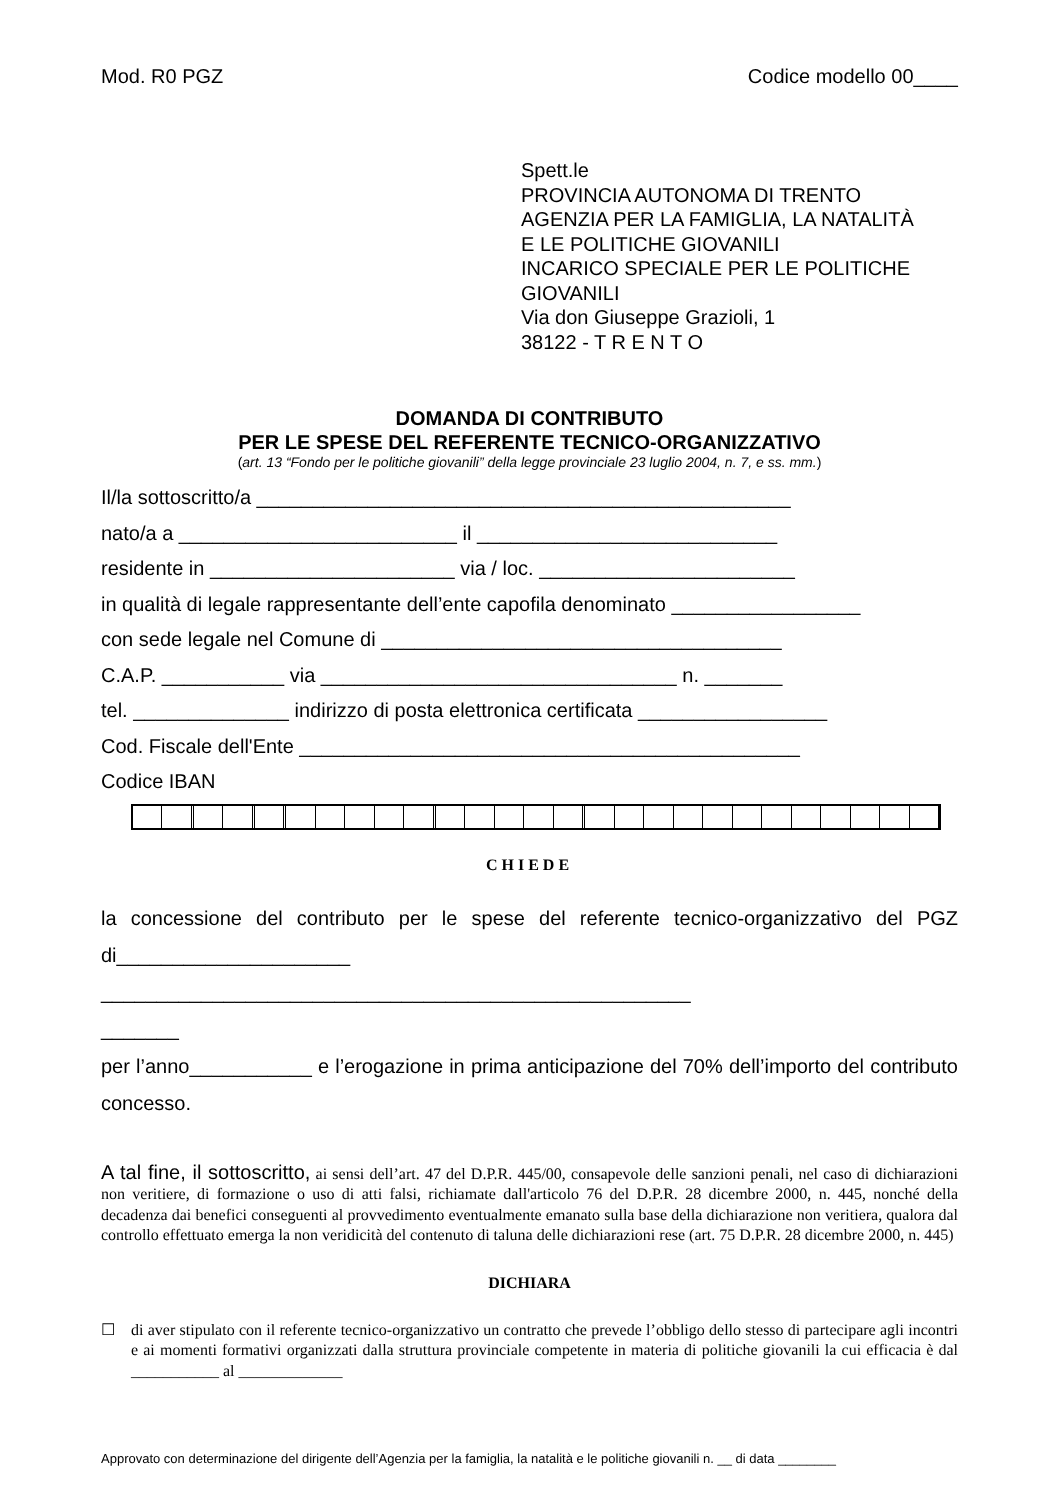Mod. R0 PGZ Codice modello 00____
Spett.le
PROVINCIA AUTONOMA DI TRENTO
AGENZIA PER LA FAMIGLIA, LA NATALITÀ
E LE POLITICHE GIOVANILI
INCARICO SPECIALE PER LE POLITICHE
GIOVANILI
Via don Giuseppe Grazioli, 1
38122 - T R E N T O
DOMANDA DI CONTRIBUTO
PER LE SPESE DEL REFERENTE TECNICO-ORGANIZZATIVO
(art. 13 “Fondo per le politiche giovanili” della legge provinciale 23 luglio 2004, n. 7, e ss. mm.)
Il/la sottoscritto/a ________________________________________________
nato/a a _________________________ il ___________________________
residente in ______________________ via / loc. _______________________
in qualità di legale rappresentante dell’ente capofila denominato _________________
con sede legale nel Comune di ____________________________________
C.A.P. ___________ via ________________________________ n. _______
tel. ______________ indirizzo di posta elettronica certificata _________________
Cod. Fiscale dell'Ente _____________________________________________
Codice IBAN
CHIEDE
la concessione del contributo per le spese del referente tecnico-organizzativo del PGZ di_____________________
_____________________________________________________
_______
per l’anno___________ e l’erogazione in prima anticipazione del 70% dell’importo del contributo concesso.
A tal fine, il sottoscritto, ai sensi dell’art. 47 del D.P.R. 445/00, consapevole delle sanzioni penali, nel caso di dichiarazioni non veritiere, di formazione o uso di atti falsi, richiamate dall'articolo 76 del D.P.R. 28 dicembre 2000, n. 445, nonché della decadenza dai benefici conseguenti al provvedimento eventualmente emanato sulla base della dichiarazione non veritiera, qualora dal controllo effettuato emerga la non veridicità del contenuto di taluna delle dichiarazioni rese (art. 75 D.P.R. 28 dicembre 2000, n. 445)
DICHIARA
☐ di aver stipulato con il referente tecnico-organizzativo un contratto che prevede l’obbligo dello stesso di partecipare agli incontri e ai momenti formativi organizzati dalla struttura provinciale competente in materia di politiche giovanili la cui efficacia è dal ___________ al _____________
Approvato con determinazione del dirigente dell’Agenzia per la famiglia, la natalità e le politiche giovanili n. __ di data ________